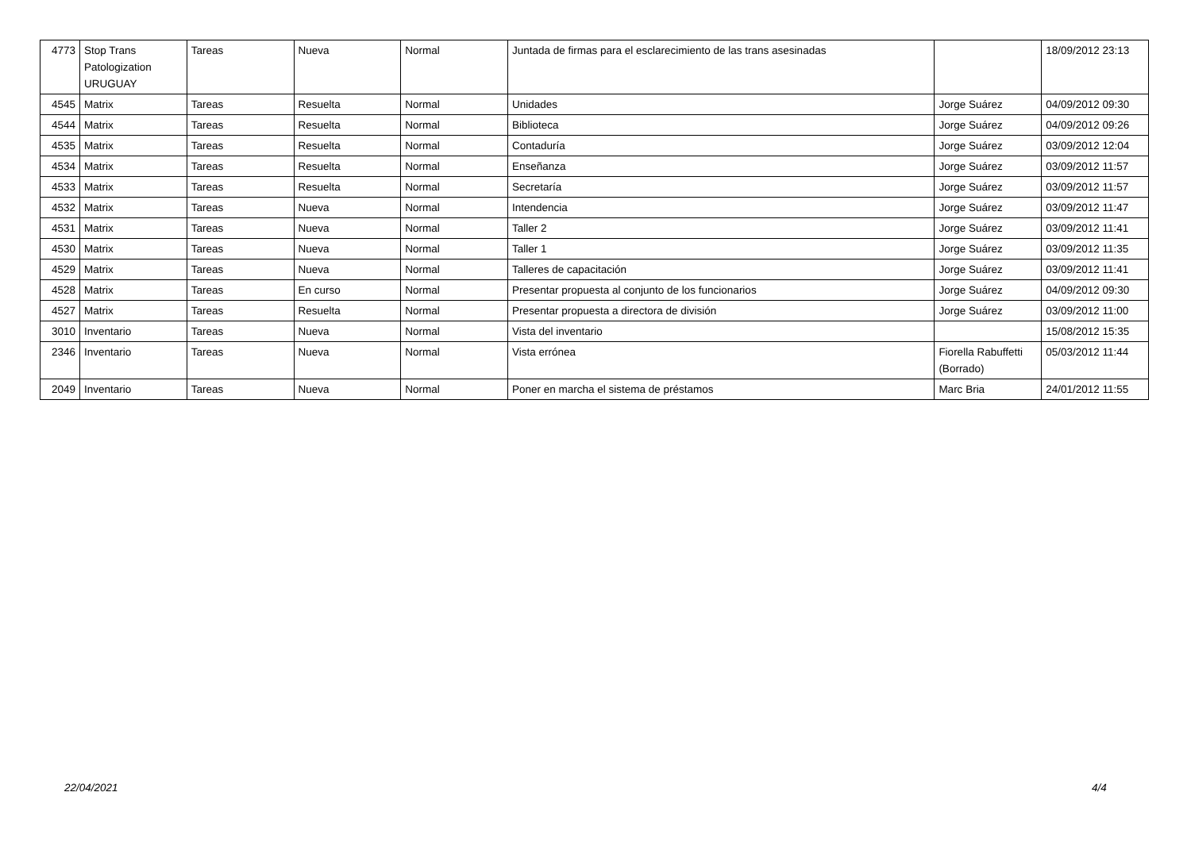| 4773 | Stop Trans Patologization URUGUAY | Tareas | Nueva | Normal | Juntada de firmas para el esclarecimiento de las trans asesinadas | | 18/09/2012 23:13 |
| 4545 | Matrix | Tareas | Resuelta | Normal | Unidades | Jorge Suárez | 04/09/2012 09:30 |
| 4544 | Matrix | Tareas | Resuelta | Normal | Biblioteca | Jorge Suárez | 04/09/2012 09:26 |
| 4535 | Matrix | Tareas | Resuelta | Normal | Contaduría | Jorge Suárez | 03/09/2012 12:04 |
| 4534 | Matrix | Tareas | Resuelta | Normal | Enseñanza | Jorge Suárez | 03/09/2012 11:57 |
| 4533 | Matrix | Tareas | Resuelta | Normal | Secretaría | Jorge Suárez | 03/09/2012 11:57 |
| 4532 | Matrix | Tareas | Nueva | Normal | Intendencia | Jorge Suárez | 03/09/2012 11:47 |
| 4531 | Matrix | Tareas | Nueva | Normal | Taller 2 | Jorge Suárez | 03/09/2012 11:41 |
| 4530 | Matrix | Tareas | Nueva | Normal | Taller 1 | Jorge Suárez | 03/09/2012 11:35 |
| 4529 | Matrix | Tareas | Nueva | Normal | Talleres de capacitación | Jorge Suárez | 03/09/2012 11:41 |
| 4528 | Matrix | Tareas | En curso | Normal | Presentar propuesta al conjunto de los funcionarios | Jorge Suárez | 04/09/2012 09:30 |
| 4527 | Matrix | Tareas | Resuelta | Normal | Presentar propuesta a directora de división | Jorge Suárez | 03/09/2012 11:00 |
| 3010 | Inventario | Tareas | Nueva | Normal | Vista del inventario | | 15/08/2012 15:35 |
| 2346 | Inventario | Tareas | Nueva | Normal | Vista errónea | Fiorella Rabuffetti (Borrado) | 05/03/2012 11:44 |
| 2049 | Inventario | Tareas | Nueva | Normal | Poner en marcha el sistema de préstamos | Marc Bria | 24/01/2012 11:55 |
22/04/2021 4/4